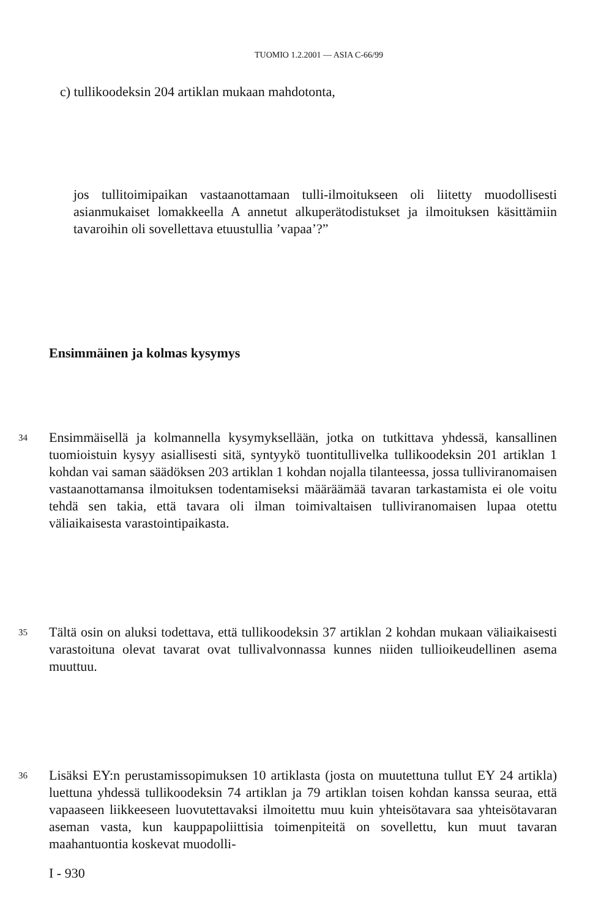TUOMIO 1.2.2001 — ASIA C-66/99
c) tullikoodeksin 204 artiklan mukaan mahdotonta,
jos tullitoimipaikan vastaanottamaan tulli-ilmoitukseen oli liitetty muodollisesti asianmukaiset lomakkeella A annetut alkuperätodistukset ja ilmoituksen käsittämiin tavaroihin oli sovellettava etuustullia ’vapaa’?”
Ensimmäinen ja kolmas kysymys
34 Ensimmäisellä ja kolmannella kysymyksellään, jotka on tutkittava yhdessä, kansallinen tuomioistuin kysyy asiallisesti sitä, syntyykö tuontitullivelka tullikoodeksin 201 artiklan 1 kohdan vai saman säädöksen 203 artiklan 1 kohdan nojalla tilanteessa, jossa tulliviranomaisen vastaanottamansa ilmoituksen todentamiseksi määräämää tavaran tarkastamista ei ole voitu tehdä sen takia, että tavara oli ilman toimivaltaisen tulliviranomaisen lupaa otettu väliaikaisesta varastointipaikasta.
35 Tältä osin on aluksi todettava, että tullikoodeksin 37 artiklan 2 kohdan mukaan väliaikaisesti varastoituna olevat tavarat ovat tullivalvonnassa kunnes niiden tullioikeudellinen asema muuttuu.
36 Lisäksi EY:n perustamissopimuksen 10 artiklasta (josta on muutettuna tullut EY 24 artikla) luettuna yhdessä tullikoodeksin 74 artiklan ja 79 artiklan toisen kohdan kanssa seuraa, että vapaaseen liikkeeseen luovutettavaksi ilmoitettu muu kuin yhteisötavara saa yhteisötavaran aseman vasta, kun kauppapoliittisia toimenpiteitä on sovellettu, kun muut tavaran maahantuontia koskevat muodolli-
I - 930